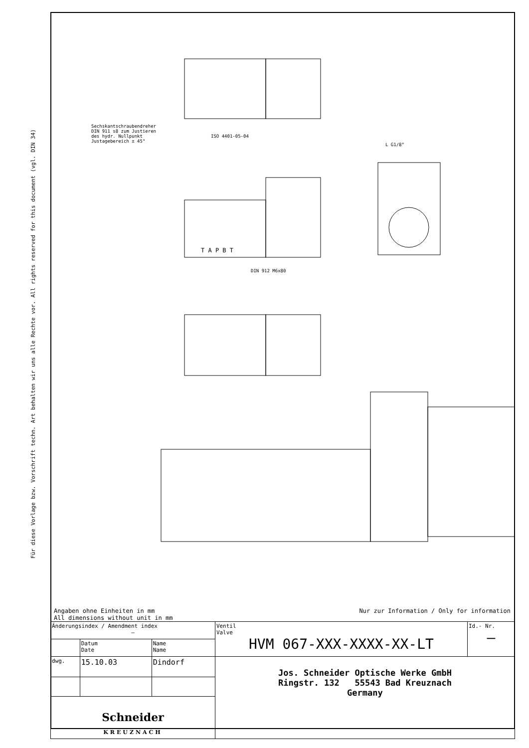Für diese Vorlage bzw. Vorschrift techn. Art behalten wir uns alle Rechte vor. All rights reserved for this document (vgl. DIN 34)
ISO 4401-05-04
Sechskantschraubendreher
DIN 911 s8 zum Justieren
des hydr. Nullpunkt
Justagebereich ± 45°
T A P B T
DIN 912 M6x80
L G1/8°
Angaben ohne Einheiten in mm
All dimensions without unit in mm
Nur zur Information / Only for information
| Änderungsindex / Amendment index – | | | Ventil Valve HVM 067-XXX-XXXX-XX-LT | Id.- Nr. – |
| | Datum Date | Name Name | | |
| dwg. | 15.10.03 | Dindorf | Jos. Schneider Optische Werke GmbH Ringstr. 132 55543 Bad Kreuznach Germany | |
| Schneider KREUZNACH | | | | |